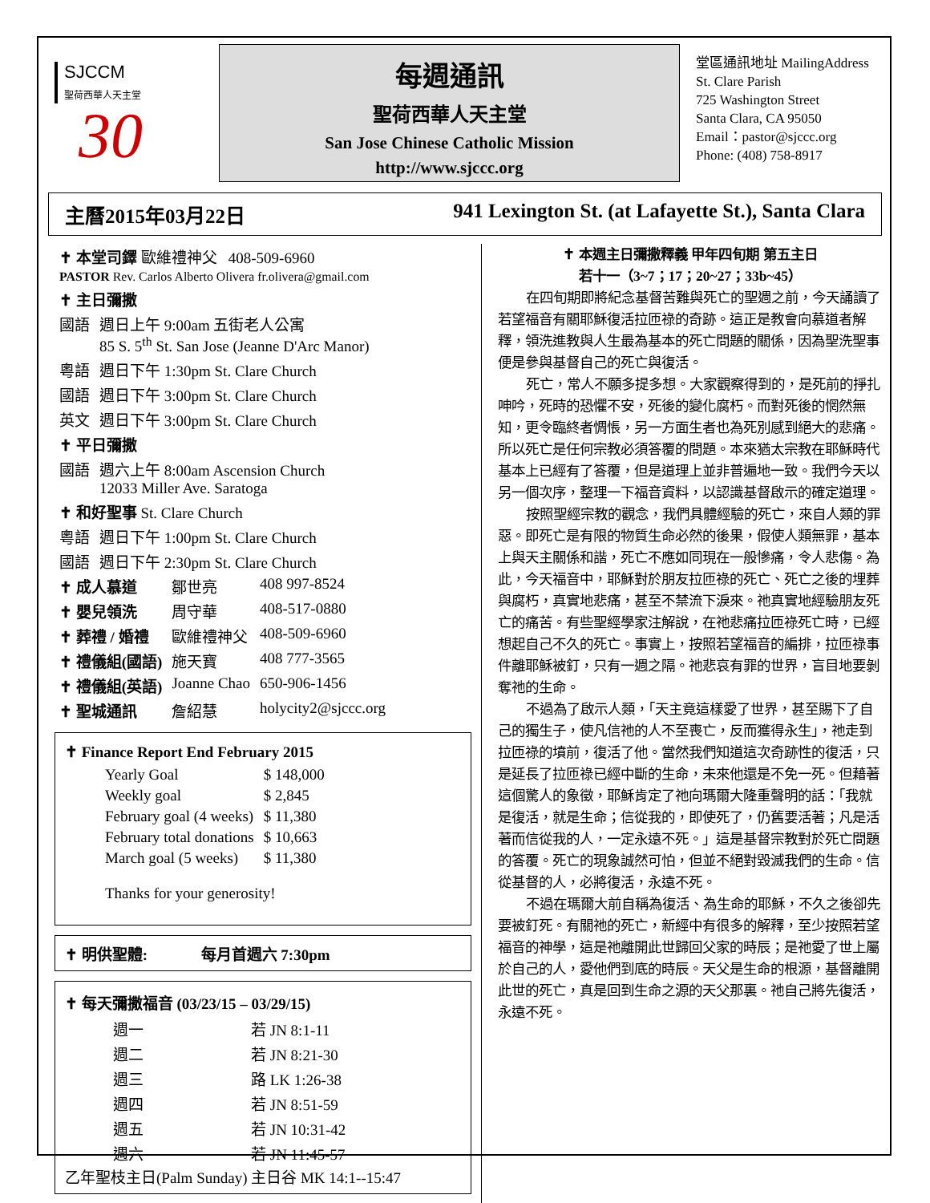SJCCM
聖荷西華人天主堂
30
每週通訊
聖荷西華人天主堂
San Jose Chinese Catholic Mission
http://www.sjccc.org
堂區通訊地址 MailingAddress
St. Clare Parish
725 Washington Street
Santa Clara, CA 95050
Email：pastor@sjccc.org
Phone: (408) 758-8917
主曆2015年03月22日 941 Lexington St. (at Lafayette St.), Santa Clara
| ✝ 本堂司鐸 歐維禮神父 408-509-6960 PASTOR Rev. Carlos Alberto Olivera fr.olivera@gmail.com | |
| ✝ 主日彌撒 | |
| 國語 | 週日上午 9:00am 五街老人公寓 85 S. 5<sup>th</sup> St. San Jose (Jeanne D'Arc Manor) |
| 粵語 | 週日下午 1:30pm St. Clare Church |
| 國語 | 週日下午 3:00pm St. Clare Church |
| 英文 | 週日下午 3:00pm St. Clare Church |
| ✝ 平日彌撒 | |
| 國語 | 週六上午 8:00am Ascension Church 12033 Miller Ave. Saratoga |
| ✝ 和好聖事 St. Clare Church | |
| 粵語 | 週日下午 1:00pm St. Clare Church |
| 國語 | 週日下午 2:30pm St. Clare Church |
| ✝ 成人慕道 | 鄒世亮 | 408 997-8524 |
| ✝ 嬰兒領洗 | 周守華 | 408-517-0880 |
| ✝ 葬禮 / 婚禮 | 歐維禮神父 | 408-509-6960 |
| ✝ 禮儀組(國語) | 施天寶 | 408 777-3565 |
| ✝ 禮儀組(英語) | Joanne Chao | 650-906-1456 |
| ✝ 聖城通訊 | 詹紹慧 | holycity2@sjccc.org |
✝ Finance Report End February 2015
| Yearly Goal | $ 148,000 |
| Weekly goal | $ 2,845 |
| February goal (4 weeks) | $ 11,380 |
| February total donations | $ 10,663 |
| March goal (5 weeks) | $ 11,380 |
Thanks for your generosity!
✝ 明供聖體: 每月首週六 7:30pm
✝ 每天彌撒福音 (03/23/15 – 03/29/15)
| 週一 | 若 JN 8:1-11 |
| 週二 | 若 JN 8:21-30 |
| 週三 | 路 LK 1:26-38 |
| 週四 | 若 JN 8:51-59 |
| 週五 | 若 JN 10:31-42 |
| 週六 | 若 JN 11:45-57 |
乙年聖枝主日(Palm Sunday) 主日谷 MK 14:1--15:47
✝ 本週主日彌撒釋義 甲年四旬期 第五主日
若十一（3~7；17；20~27；33b~45）
在四旬期即將紀念基督苦難與死亡的聖週之前，今天誦讀了若望福音有關耶穌復活拉匝祿的奇跡。這正是教會向慕道者解釋，領洗進教與人生最為基本的死亡問題的關係，因為聖洗聖事便是參與基督自己的死亡與復活。
死亡，常人不願多提多想。大家觀察得到的，是死前的掙扎呻吟，死時的恐懼不安，死後的變化腐朽。而對死後的惘然無知，更令臨終者惆悵，另一方面生者也為死別感到絕大的悲痛。所以死亡是任何宗教必須答覆的問題。本來猶太宗教在耶穌時代基本上已經有了答覆，但是道理上並非普遍地一致。我們今天以另一個次序，整理一下福音資料，以認識基督啟示的確定道理。
按照聖經宗教的觀念，我們具體經驗的死亡，來自人類的罪惡。即死亡是有限的物質生命必然的後果，假使人類無罪，基本上與天主關係和諧，死亡不應如同現在一般慘痛，令人悲傷。為此，今天福音中，耶穌對於朋友拉匝祿的死亡、死亡之後的埋葬與腐朽，真實地悲痛，甚至不禁流下淚來。祂真實地經驗朋友死亡的痛苦。有些聖經學家注解說，在祂悲痛拉匝祿死亡時，已經想起自己不久的死亡。事實上，按照若望福音的編排，拉匝祿事件離耶穌被釘，只有一週之隔。祂悲哀有罪的世界，盲目地要剝奪祂的生命。
不過為了啟示人類，「天主竟這樣愛了世界，甚至賜下了自己的獨生子，使凡信祂的人不至喪亡，反而獲得永生」，祂走到拉匝祿的墳前，復活了他。當然我們知道這次奇跡性的復活，只是延長了拉匝祿已經中斷的生命，未來他還是不免一死。但藉著這個驚人的象徵，耶穌肯定了祂向瑪爾大隆重聲明的話：「我就是復活，就是生命；信從我的，即使死了，仍舊要活著；凡是活著而信從我的人，一定永遠不死。」這是基督宗教對於死亡問題的答覆。死亡的現象誠然可怕，但並不絕對毀滅我們的生命。信從基督的人，必將復活，永遠不死。
不過在瑪爾大前自稱為復活、為生命的耶穌，不久之後卻先要被釘死。有關祂的死亡，新經中有很多的解釋，至少按照若望福音的神學，這是祂離開此世歸回父家的時辰；是祂愛了世上屬於自己的人，愛他們到底的時辰。天父是生命的根源，基督離開此世的死亡，真是回到生命之源的天父那裏。祂自己將先復活，永遠不死。